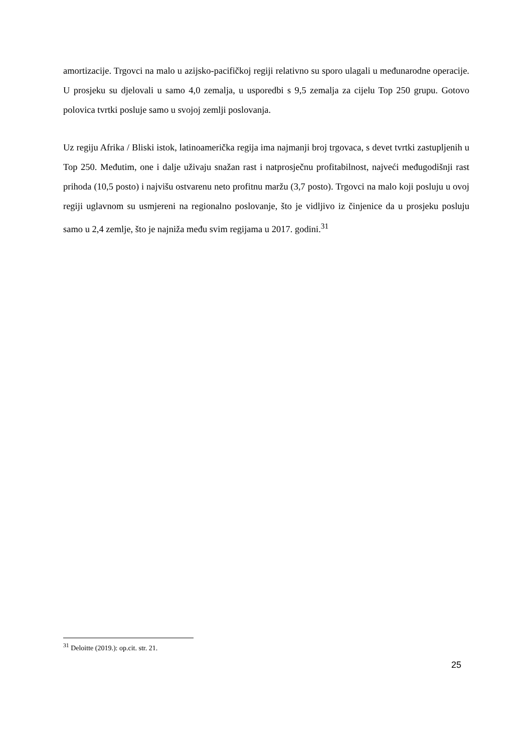amortizacije. Trgovci na malo u azijsko-pacifičkoj regiji relativno su sporo ulagali u međunarodne operacije. U prosjeku su djelovali u samo 4,0 zemalja, u usporedbi s 9,5 zemalja za cijelu Top 250 grupu. Gotovo polovica tvrtki posluje samo u svojoj zemlji poslovanja.
Uz regiju Afrika / Bliski istok, latinoamerička regija ima najmanji broj trgovaca, s devet tvrtki zastupljenih u Top 250. Međutim, one i dalje uživaju snažan rast i natprosječnu profitabilnost, najveći međugodišnji rast prihoda (10,5 posto) i najvišu ostvarenu neto profitnu maržu (3,7 posto). Trgovci na malo koji posluju u ovoj regiji uglavnom su usmjereni na regionalno poslovanje, što je vidljivo iz činjenice da u prosjeku posluju samo u 2,4 zemlje, što je najniža među svim regijama u 2017. godini.<sup>31</sup>
<sup>31</sup> Deloitte (2019.): op.cit. str. 21.
25